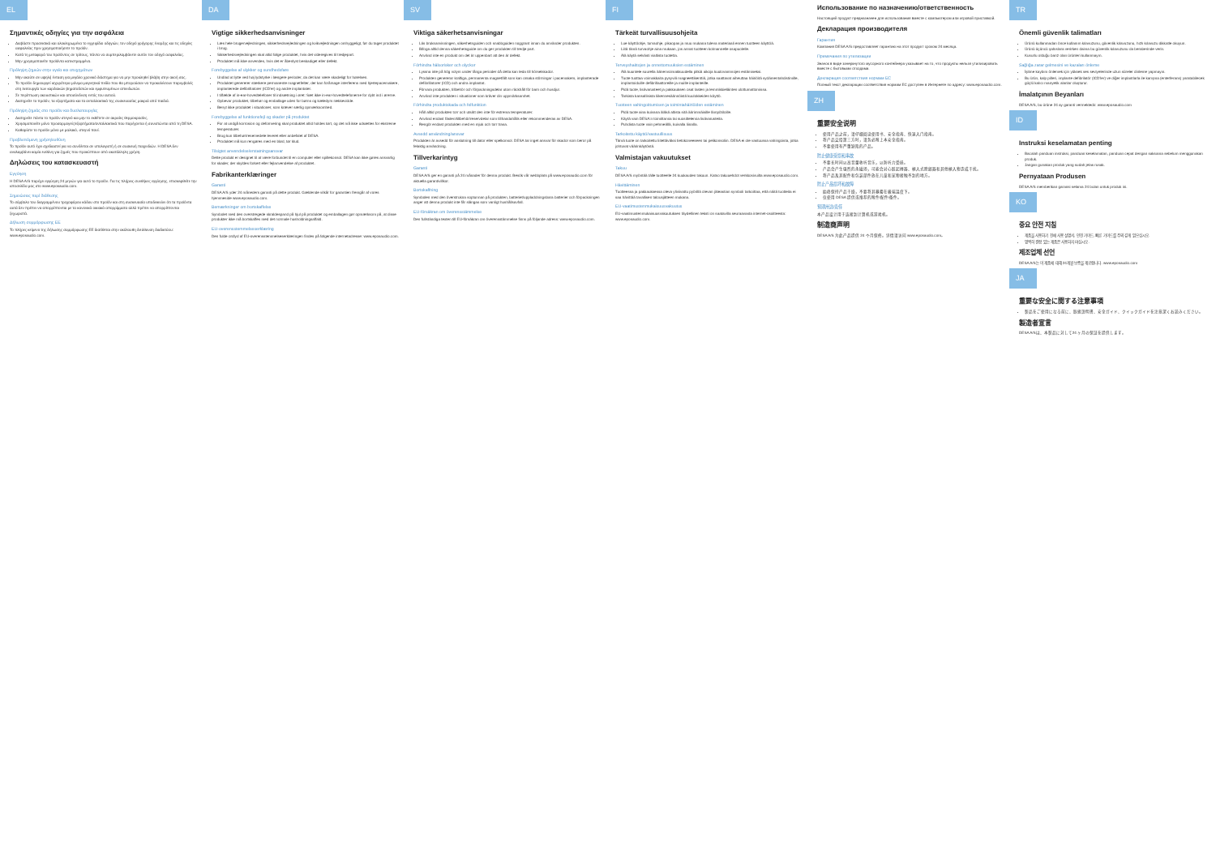EL
Σημαντικές οδηγίες για την ασφάλεια
Διαβάστε προσεκτικά και ολοκληρωμένα το εγχειρίδιο οδηγιών, τον οδηγό γρήγορης έναρξης και τις οδηγίες ασφαλείας πριν χρησιμοποιήσετε το προϊόν.
Κατά τη μεταφορά του προϊόντος σε τρίτους, πάντα να συμπεριλαμβάνετε αυτόν τον οδηγό ασφαλείας.
Μην χρησιμοποιείτε προϊόντα κατεστραμμένα.
Πρόληψη ζημιών στην υγεία και ατυχημάτων
Μην ακούτε σε υψηλή ένταση για μεγάλο χρονικό διάστημα για να μην προκληθεί βλάβη στην ακοή σας.
Το προϊόν δημιουργεί ισχυρότερα μόνιμα μαγνητικά πεδία που θα μπορούσαν να προκαλέσουν παρεμβολές στη λειτουργία των καρδιακών βηματοδοτών και εμφυτευμένων απινιδωτών.
Σε περίπτωση ακουστικών και αποσύνδεση εντός του αυτιού.
Διατηρείτε το προϊόν, τα εξαρτήματα και τα ανταλλακτικά της συσκευασίας μακριά από παιδιά.
Πρόληψη ζημιάς στο προϊόν και δυσλειτουργίες
Διατηρείτε πάντα το προϊόν στεγνό και μην το εκθέτετε σε ακραίες θερμοκρασίες.
Χρησιμοποιείτε μόνο προσαρμογείς/εξαρτήματα/ανταλλακτικά που παρέχονται ή συνιστώνται από τη DESA.
Καθαρίστε το προϊόν μόνο με μαλακό, στεγνό πανί.
Προβλεπόμενη χρήση/ευθύνη
Το προϊόν αυτό έχει σχεδιαστεί για να συνδέεται σε υπολογιστή ή σε συσκευή παιχνιδιών. Η DESA δεν αναλαμβάνει καμία ευθύνη για ζημιές που προκύπτουν από ακατάλληλη χρήση.
Δηλώσεις του κατασκευαστή
Εγγύηση
Η DESA A/S παρέχει εγγύηση 24 μηνών για αυτό το προϊόν. Για τις πλήρεις συνθήκες εγγύησης, επισκεφθείτε την ιστοσελίδα μας στο www.eposaudio.com.
Σημειώσεις περί διάθεσης
Το σύμβολο του διαγραμμένου τροχοφόρου κάδου στο προϊόν και στη συσκευασία υποδεικνύει ότι τα προϊόντα αυτά δεν πρέπει να απορρίπτονται με τα κανονικά οικιακά απορρίμματα αλλά πρέπει να απορρίπτονται ξεχωριστά.
Δήλωση συμμόρφωσης ΕΕ
Το πλήρες κείμενο της δήλωσης συμμόρφωσης ΕΕ διατίθεται στην ακόλουθη διεύθυνση διαδικτύου: www.eposaudio.com.
DA
Vigtige sikkerhedsanvisninger
Læs hele brugervejledningen, sikkerhedsvejledningen og kvikvejledningen omhyggeligt, før du tager produktet i brug.
Sikkerhedsvejledningen skal altid følge produktet, hvis det videregives til tredjepart.
Produktet må ikke anvendes, hvis det er åbenlyst beskadiget eller defekt.
Forebyggelse af ulykker og sundhedsfare
Undlad at lytte ved høj lydstyrke i længere perioder, da det kan være skadeligt for hørelsen.
Produktet genererer stærkere permanente magnetfelter, der kan forårsage interferens med hjertepacemakere, implanterede defibrillatorer (ICD'er) og andre implantater.
I tilfælde af in-ear-hovedtelefoner til indsætning i øret: Sæt ikke in-ear-hovedtelefonerne for dybt ind i ørerne.
Opbevar produktet, tilbehør og emballage uden for børns og kæledyrs rækkevidde.
Benyt ikke produktet i situationer, som kræver særlig opmærksomhed.
Forebyggelse af funktionsfejl og skader på produktet
For at undgå korrosion og deformering skal produktet altid holdes tørt, og det må ikke udsættes for ekstreme temperaturer.
Brug kun tilbehør/reservedele leveret eller anbefalet af DESA.
Produktet må kun rengøres med en blød, tør klud.
Tilsigtet anvendelse/erstatningsansvar
Dette produkt er designet til at være forbundet til en computer eller spillekonsol. DESA kan ikke gøres ansvarlig for skader, der skyldes forkert eller fejlanvendelse af produktet.
Fabrikanterklæringer
Garanti
DESA A/S yder 24 måneders garanti på dette produkt. Gældende vilkår for garantien fremgår af vores hjemmeside www.eposaudio.com.
Bemærkninger om bortskaffelse
Symbolet med den overstregede skraldespand på hjul på produktet og emballagen gør opmærksom på, at disse produkter ikke må bortskaffes med det normale husholdningsaffald.
EU-overensstemmelseserklæring
Den fulde ordlyd af EU-overensstemmelseserklæringen findes på følgende internetadresse: www.eposaudio.com.
SV
Viktiga säkerhetsanvisningar
Läs bruksanvisningen, säkerhetsguiden och snabbguiden noggrant innan du använder produkten.
Bifoga alltid denna säkerhetsguide om du ger produkten till tredje part.
Använd inte en produkt om det är uppenbart att den är defekt.
Förhindra hälsorisker och olyckor
Lyssna inte på hög volym under långa perioder då detta kan leda till hörselskador.
Produkten genererar kraftiga, permanenta magnetfält som kan orsaka störningar i pacemakers, implanterade defibrillatorer (ICD) och andra implantat.
Förvara produkten, tillbehör och förpackningsdelar utom räckhåll för barn och husdjur.
Använd inte produkten i situationer som kräver din uppmärksamhet.
Förhindra produktskada och felfunktion
Håll alltid produkten torr och utsätt den inte för extrema temperaturer.
Använd endast fästen/tillbehör/reservdelar som tillhandahålls eller rekommenderas av DESA.
Rengör endast produkten med en mjuk och torr trasa.
Avsedd användning/ansvar
Produkten är avsedd för anslutning till dator eller spelkonsol. DESA tar inget ansvar för skador som beror på felaktig användning.
Tillverkarintyg
Garanti
DESA A/S ger en garanti på 24 månader för denna produkt. Besök vår webbplats på www.eposaudio.com för aktuella garantivillkor.
Bortskaffning
Symbolen med den överstrukna soptunnan på produkten, batteriet/uppladdningsbara batterier och förpackningen anger att denna produkt inte får slängas som vanligt hushållsavfall.
EU-försäkran om överensstämmelse
Den fullständiga texten till EU-försäkran om överensstämmelse finns på följande adress: www.eposaudio.com.
FI
Tärkeät turvallisuusohjeita
Lue käyttöohje, turvaohje, pikaopas ja muu mukana tuleva materiaali ennen tuotteen käyttöä.
Liitä tämä turvaohje aina mukaan, jos annat tuotteen kolmannelle osapuolelle.
Älä käytä selvästi vialtista tuotetta.
Terveyshaittojen ja onnettomuuksien estäminen
Älä kuuntele suurella äänenvoimakkuudella pitkiä aikoja kuulovammojen estämiseksi.
Tuote tuottaa voimakkaita pysyviä magneettikenttiä, jotka saattavat aiheuttaa häiriöitä sydämentahdistimille, implantoiduille defibrillaattoreille ja muille implanteille.
Pidä tuote, lisävarusteet ja pakkauksen osat lasten ja lemmikkieläinten ulottumattomissa.
Tarkista kansallisista liikennesäännöistä kuulokkeiden käyttö.
Tuotteen vahingoittumisen ja toimintahäiriöiden estäminen
Pidä tuote aina kuivana äläkä altista sitä äärimmäisille lämpötiloille.
Käytä vain DESA:n toimittamia tai suosittelemia lisävarusteita.
Puhdista tuote vain pehmeällä, kuivalla liinalla.
Tarkoitettu käyttö/vastuullisuus
Tämä tuote on tarkoitettu liitettäväksi tietokoneeseen tai pelikonsoliin. DESA ei ole vastuussa vahingoista, jotka johtuvat väärinkäytöstä.
Valmistajan vakuutukset
Takuu
DESA A/S myöntää tälle tuotteelle 24 kuukauden takuun. Katso takuuehdot verkkosivuilta www.eposaudio.com.
Hävittäminen
Tuotteessa ja pakkauksessa oleva yliviivattu pyörillä olevan jäteastian symboli tarkoittaa, että näitä tuotteita ei saa hävittää tavallisen talousjätteen mukana.
EU-vaatimustenmukaisuusvakuutus
EU-vaatimustenmukaisuusvakuutuksen täydellinen teksti on saatavilla seuraavasta internet-osoitteesta: www.eposaudio.com.
Использование по назначению/ответственность
Настоящий продукт предназначен для использования вместе с компьютером или игровой приставкой.
Декларация производителя
Гарантия
Компания DESA A/S предоставляет гарантию на этот продукт сроком 24 месяца.
Примечания по утилизации
Значок в виде зачеркнутого мусорного контейнера указывает на то, что продукты нельзя утилизировать вместе с бытовыми отходами.
Декларация соответствия нормам ЕС
Полный текст декларации соответствия нормам ЕС доступен в Интернете по адресу: www.eposaudio.com.
ZH
重要安全说明
使用产品之前，请仔细阅读使用书、安全指南、快速入门指南。
将产品交给第三方时，请务必附上本安全指南。
不要使用有严重缺陷的产品。
防止健康受损和事故
不要长时间以高音量收听音乐，以防听力受损。
产品会产生强烈的永磁场，可能会对心脏起搏器、植入式除颤器和其他植入物造成干扰。
将产品及其配件和包装部件放在儿童和宠物接触不到的地方。
防止产品损坏和故障
始终保持产品干燥，不要将其暴露在极端温度下。
仅使用 DESA 提供或推荐的附件/配件/备件。
预期用途/责任
本产品设计用于连接到计算机或游戏机。
制造商声明
DESA A/S 为此产品提供 24 个月保修。详情请访问 www.eposaudio.com。
TR
Önemli güvenlik talimatları
Ürünü kullanmadan önce kullanım kılavuzunu, güvenlik kılavuzunu, hızlı kılavuzu dikkatle okuyun.
Ürünü üçüncü şahıslara verirken daima bu güvenlik kılavuzunu da beraberinde verin.
Kusurlu olduğu barız olan ürünleri kullanmayın.
Sağlığa zarar gelmesini ve kazaları önleme
İşitme kaybını önlemek için yüksek ses seviyelerinde uzun süreler dinleme yapmayın.
Bu ürün, kalp pilleri, implante defibrilatör (ICD'ler) ve diğer implantlarla ile karışma (enterferans) yaratabilecek güçlü kalıcı manyetik alanlar oluşturur.
İmalatçının Beyanları
DESA A/S, bu ürüne 24 ay garanti vermektedir. www.eposaudio.com
ID
Instruksi keselamatan penting
Bacalah panduan instruksi, panduan keselamatan, panduan cepat dengan saksama sebelum menggunakan produk.
Jangan gunakan produk yang sudah jelas rusak.
Pernyataan Produsen
DESA A/S memberikan garansi selama 24 bulan untuk produk ini.
KO
중요 안전 지침
제품을 사용하기 전에 사용 설명서, 안전 가이드, 빠른 가이드를 주의 깊게 읽으십시오.
명백히 결함 있는 제품은 사용하지 마십시오.
제조업체 선언
DESA A/S는 이 제품에 대해 24개월 보증을 제공합니다. www.eposaudio.com
JA
重要な安全に関する注意事項
製品をご使用になる前に、取扱説明書、安全ガイド、クイックガイドを注意深くお読みください。
製造者宣言
DESA A/Sは、本製品に対して24 ヶ月の保証を提供します。